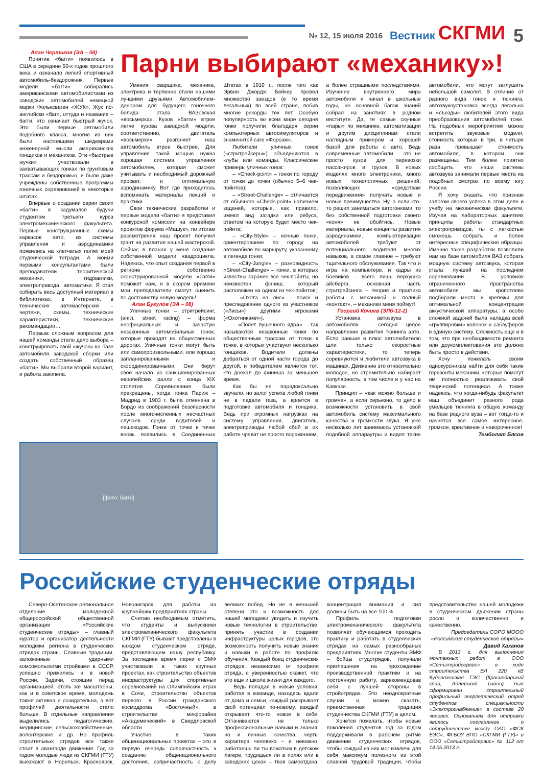№ 12, 15 июля 2016 Вестник СКГМИ 5
Алан Чертиков (ЭА – 08)
Понятие «багги» появилось в США в середине 50-х годов прошлого века и означало легкий спортивный автомобиль-бездорожник. Первые модели «багги» собирались американскими автомобилистами из заводских автомобилей немецкой марки Фольксваген «ЖУК». Жук по-английски «баг», оттуда и название – багги, что означает быстрый жучок. Это были первые автомобили подобного класса, многие из них были настоящими шедеврами инженерной мысли американских гонщиков и механиков. Эти «быстрые жучки» участвовали в захватывающих гонках по грунтовым трассам и бездорожью, и были даже учреждены собственные программы гоночных соревнований в некоторых штатах.
Впервые о создании серии своих «багги» я задумался будучи студентом третьего курса электромеханического факультета. Первые конструкционные схемы каркасов авто, их системы управления и аэродинамики появились на клетчатых полях моей студенческой тетради. А моими первыми консультантами были преподаватели теоритической механики, гидравлики, электропривода, автоматики. Я стал собирать весь доступный материал в библиотеках, в Интернете, в технических автомастерских – чертежи, схемы, технические характеристики, технические рекомендации…
Первым сложным вопросом для нашей команды стало дело выбора – конструировать свой «жучок» на базе автомобиля заводской сборки или создать собственный образец «багги». Мы выбрали второй вариант, и работа закипела.
Парни выбирают «механику»!
Умения сварщика, механика, электрика и терпение стали нашими лучшими друзьями. Автомобилем-донором для будущего гоночного болида стала ВАЗовская «восьмерка». Кузов «багги» втрое легче кузова заводской модели, соответственно, двигатель «восьмерки» разгоняет наш автомобиль втрое быстрее. Для управления такой мощью нужна хорошая система управления автомобилем, которая сможет учитывать и необходимый дорожный просвет, и оптимальную аэродинамику. Вот где приходилось вспоминать материалы лекций и практики.
Свои технические разработки и первые модели «багги» я представил конкурсной комиссии на конвейере проектов форума «Машук», по итогам рассмотрения наш проект получил грант на развитие нашей мастерской. Сейчас в планах у меня создание собственной модели квадроцикла. Надеюсь, что опыт создания первой в регионе собственно сконструированной модели «багги» поможет нам, и в скором времени мои преподаватели смогут оценить по достоинству новую модель!
Алан Бугулов (ЭА – 08)
Уличные гонки – стритрейсинг, (англ. street racing) – форма неофициальных и зачастую незаконных автомобильных гонок, которые проходят на общественных дорогах. Уличные гонки могут быть или самопроизвольными, или хорошо запланированными и скоординированными. Они берут свое начало из санкционированных европейских ралли с конца XIX столетия. Соревнования были прекращены, когда гонка Париж – Мадрид в 1903 г. была отменена в Бордо из соображений безопасности после многочисленных несчастных случаев среди водителей и пешеходов. Гонки от точки к точке вновь появились в Соединенных Штатах в 1910 г., после того как Эрвин Джордж Бейкер провел множество заездов (в то время легальных) по всей стране, побив многие рекорды тех лет. Особую популярность во всем мире сегодня гонки получили благодаря серии компьютерных автосимуляторов и знаменитой саге «Форсаж».
Любители уличных гонок («стритрейсеры») объединяются в клубы или команды. Классические примеры уличных гонок:
– «Check-point» – гонки по городу от точки до точки (обычно 5–6 чек-пойнтов);
– «Street-Challenge» – отличается от обычного «Check-point» наличием заданий, которые, как правило, имеют вид загадки или ребуса, ответом на которую будет место чек-пойнта;
– «City-Style» – ночные гонки, ориентирование по городу на автомобиле по маршруту, указанному в легенде гонки;
– «City-Jungle» – разновидность «Street-Challenge» – гонки, в которых известны заранее все чек-пойнты, но неизвестен финиш, который расположен на одном из чек-пойнтов;
– «Охота на лис» – поиск и преследование одного из участников («Лисы») другими игроками («Охотниками»).
– «Полет пушечного ядра» – так называются незаконные гонки по общественным трассам от точки к точке, в которых участвуют несколько гонщиков. Водители должны добраться от одной части города до другой, и победителем является тот, кто доехал до финиша за меньшее время.
Как бы не парадоксально звучало, но залог успеха любой гонки не в педали газа, а кроется в подготовке автомобиля и гонщика. Ведь при огромных нагрузках на систему управления, двигатель, электроприводы любой сбой в их работе чреват не просто поражением, а более страшными последствиями. Изучение внутреннего мира автомобиля я начал в школьные годы, но основной багаж знаний собрал на занятиях в родном институте. Да, те самые скучные «пары» по механике, автоматизации и другим дисциплинам стали наглядным примером и хорошей базой для работы с авто. Ведь современные автомобили – это не просто кузов для перевозки пассажиров и грузов. В новых моделях много электроники, много новых технологичных решений, позволяющих «средствам передвижения» получать новые и новые преимущества. Ну, а если кто-то решил заниматься автогонками, то без собственной подготовки своего «коня» не обойтись. Новые материалы, новые концепты развития аэродинамики, компьютеризация автомобилей требуют от потенциального водителя многих навыков, а самое главное – требуют тщательного обслуживания. Так что и игра на компьютере, и кадры из боевиков – всего лишь верхушка айсберга, основная часть стритрейсинга – теория и практика работы с механикой и полный «контакт», – механики меня поймут!
Георгий Кочиев (ЭЛб-12-2)
Установка автозвука в автомобилях – сегодня целое направление развития тюнинга авто. Если раньше в плюс автолюбителю шли только скоростные характеристики, то теперь соревнуются и любители автозвука в машинах. Движение это относительно молодое, но стремительно набирает популярность, в том числе и у нас на Кавказе.
Принцип – «как можно больше и громче», а если серьезно, то дело в возможности установить в свой автомобиль систему максимального качества и громкости звука. Я уже несколько лет занимаюсь установкой подобной аппараутры и видел такие автомобили, что могут заглушить небольшой самолет. В отличие от разного вида гонок и тюнинга, автозвукоустановка всегда легальна и «съезды» любителей этого вида преобразования автомобилей тоже. На подобных мероприятиях можно встретить звуковые модели, стоимость которых в три, в четыре раза превышает стоимость автомобиля, в котором они размещены. Тем более приятно сообщить, что наши системы автозвука занимали первые места на подобных смотрах по всему югу России.
Я хочу сказать, что признаю залогом своего успеха в этом деле и учебу на механическом факультете. Изучая на лабораторных занятиях принципы работы стандартных электроприводов, ты с легкостью сможешь собрать и более интересные специфические образцы. Именно такие разработки позволили нам на базе автомобиля ВАЗ собрать мощную систему автозвука, которая стала лучшей на последнем соревновании. В условиях ограниченного пространства автомобиля мы кропотливо подбирали места и крепежи для оптимальной концентрации аккустической аппаратуры, а особо сложной задачей была наладка всей «группировки» колонок и сабвуферов в единую систему. Сложность еще и в том, что при необходимости ремонта или доукомплектования это должно быть просто в действии.
Хочу пожелать своим однокурсникам найти для себя такие горизонты механики, которые помогут им полностью реализовать свой творческий потенциал. А также надеюсь, что когда-нибудь факультет наш объединит разного рода умельцев тюнинга в общую команду на базе родного вуза – вот тогда-то и начнется все самое интересное, громкое, креативное и навороченное!
Темболат Бясов
[фото: багги]
Российские студенческие отряды
Северо-Осетинское региональное отделение молодежной общероссийской общественной организации «Российские студенческие отряды» – главный куратор и организатор деятельности молодежи региона в студенческих отрядах страны. Славные традиции, заложенные ударными комсомольскими стройками в СССР, успешно прижились и в новой России. Задачи, стоящие перед организацией, столь же масштабны, как и в советское время, молодежь также активна и созидательна, а вот профилей деятельности стало больше. В отдельные направления выделились педагогические, медицинские, сельскохозяйственные, волонтерские и др. Но профиль строительных отрядов все также стоит в авангарде движения. Год за годом молодые люди из СКГМИ (ГТУ) выезжают в Норильск, Красноярск, Новоангарск для работы на крупнейших предприятиях страны.
Считаю необходимым отметить, что студенты и выпускники электромеханического факультета СКГМИ (ГТУ) бывают представлены в каждом студенческом отряде, представляющем нашу республику. За последнее время парни с ЭМФ участвовали в таких крупных проектах, как строительство объектов инфраструктуры для спортивных соревнований на Олимпийских играх в Сочи, строительство объектов первого в России гражданского космодрома «Восточный», в строительстве микрорайна «Академический» в Свердловской области.
Участие в таких общенациональных проектах – это в первую очередь сопричастность к созданию общенационального достояния, сопричастность к делу великих побед. Но не в меньшей степени это и возможность для нашей молодежи увидеть и изучить новые технологии в строительстве, принять участие в создании инфраструктуры целых городов, это возможность получить новые знания и навыки в работе по профилю обучения. Каждый боец студенческих отрядов, независимо от профиля отряда, с уверенностью скажет, что это еще и школа жизни для каждого.
Ведь попадая в новые условия, работая в команде, находясь вдали от дома и семьи, каждый раскрывает свой потенциал по-новому, каждый открывает что-то новое в себе. Оттачиваются не только профессиональные навыки и знания, но и личные качества, черты характера человека – и неважно, работаешь ли ты вожатым в детском лагере, трудишься ли в полях или в заводских цехах – твоя самоотдача, концентрация внимания и сил должны быть на все 100 %.
Профиль подготовки электромеханического факультета позволяет обучающимся проходить практику и работать в студенческих отрядах на самых разнообраных предприятиях. Многие студенты ЭМФ – бойцы студотрядов, получали приглашения на прохождение производственной практики и на постоянную работу, зарекомендовав себя с лучшей стороны в стройотрядах. Это неоднократные случаи и, можно сказать, преемственная традиция студенчества СКГМИ (ГТУ) в целом.
Хочется пожелать, чтобы новые поколения студентов год за годом поддерживали в рабочем ритме движение студенческих отрядов, чтобы каждый из них мог извлечь для себя максимум полезного из этой славной трудовой традиции, чтобы представительство нашей молодежи в студенческом движении страны росло и количественно и качественно.
Председатель СОРО МООО «Российские студенческие отряды» Давид Хаханов
В 2013 г. для выполнения монтажных работ в ООО «Сетьстройсервис» в ходе строительства ВЛ 220 кВ Кудептенская ГЭС (Краснодарский край, Адлерский район) был сформирован строительный профильный энергетический отряд студентов специальности «Электроснабжение» в составе 20 человек. Основанием для отправки явилось соглашение о сотрудничестве между ОАО «ФСК ЕЭС», ФГБОУ ВПО «СКГМИ (ГТУ)» и ООО «Сетьстройсервис» № 112 от 14.05.2013 г.